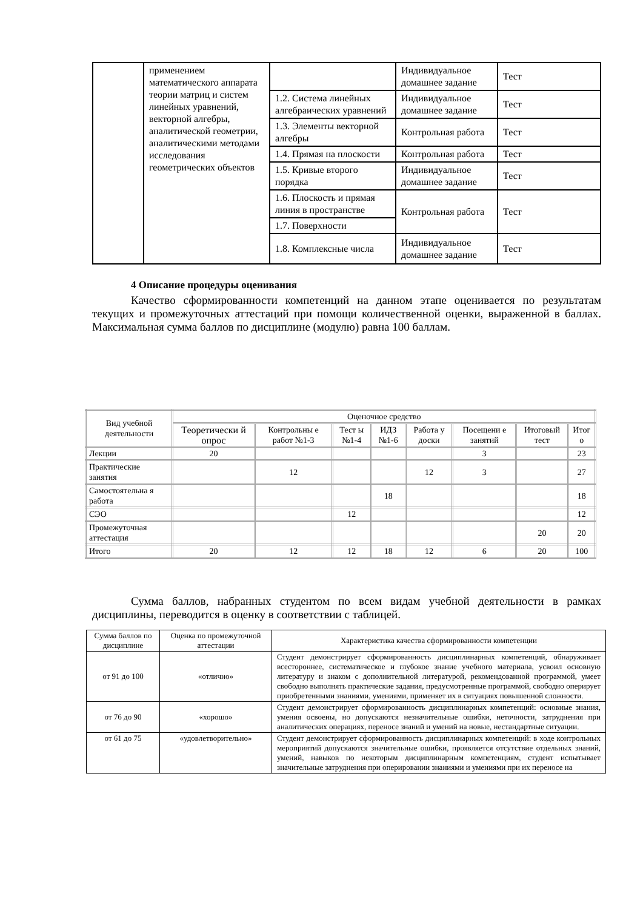| | применением математического аппарата теории матриц и систем линейных уравнений, векторной алгебры, аналитической геометрии, аналитическими методами исследования геометрических объектов | | Индивидуальное домашнее задание | Тест |
| | | 1.2. Система линейных алгебраических уравнений | Индивидуальное домашнее задание | Тест |
| | | 1.3. Элементы векторной алгебры | Контрольная работа | Тест |
| | | 1.4. Прямая на плоскости | Контрольная работа | Тест |
| | | 1.5. Кривые второго порядка | Индивидуальное домашнее задание | Тест |
| | | 1.6. Плоскость и прямая линия в пространстве | Контрольная работа | Тест |
| | | 1.7. Поверхности | | |
| | | 1.8. Комплексные числа | Индивидуальное домашнее задание | Тест |
4 Описание процедуры оценивания
Качество сформированности компетенций на данном этапе оценивается по результатам текущих и промежуточных аттестаций при помощи количественной оценки, выраженной в баллах. Максимальная сумма баллов по дисциплине (модулю) равна 100 баллам.
| Вид учебной деятельности | Оценочное средство | | | | | | | |
| --- | --- | --- | --- | --- | --- | --- | --- | --- |
| | Теоретически й опрос | Контрольны е работ №1-3 | Тест ы №1-4 | ИДЗ №1-6 | Работа у доски | Посещени е занятий | Итоговый тест | Итог о |
| Лекции | 20 | | | | | 3 | | 23 |
| Практические занятия | | 12 | | | 12 | 3 | | 27 |
| Самостоятельна я работа | | | | 18 | | | | 18 |
| СЭО | | | 12 | | | | | 12 |
| Промежуточная аттестация | | | | | | | 20 | 20 |
| Итого | 20 | 12 | 12 | 18 | 12 | 6 | 20 | 100 |
Сумма баллов, набранных студентом по всем видам учебной деятельности в рамках дисциплины, переводится в оценку в соответствии с таблицей.
| Сумма баллов по дисциплине | Оценка по промежуточной аттестации | Характеристика качества сформированности компетенции |
| --- | --- | --- |
| от 91 до 100 | «отлично» | Студент демонстрирует сформированность дисциплинарных компетенций, обнаруживает всестороннее, систематическое и глубокое знание учебного материала, усвоил основную литературу и знаком с дополнительной литературой, рекомендованной программой, умеет свободно выполнять практические задания, предусмотренные программой, свободно оперирует приобретенными знаниями, умениями, применяет их в ситуациях повышенной сложности. |
| от 76 до 90 | «хорошо» | Студент демонстрирует сформированность дисциплинарных компетенций: основные знания, умения освоены, но допускаются незначительные ошибки, неточности, затруднения при аналитических операциях, переносе знаний и умений на новые, нестандартные ситуации. |
| от 61 до 75 | «удовлетворительно» | Студент демонстрирует сформированность дисциплинарных компетенций: в ходе контрольных мероприятий допускаются значительные ошибки, проявляется отсутствие отдельных знаний, умений, навыков по некоторым дисциплинарным компетенциям, студент испытывает значительные затруднения при оперировании знаниями и умениями при их переносе на |